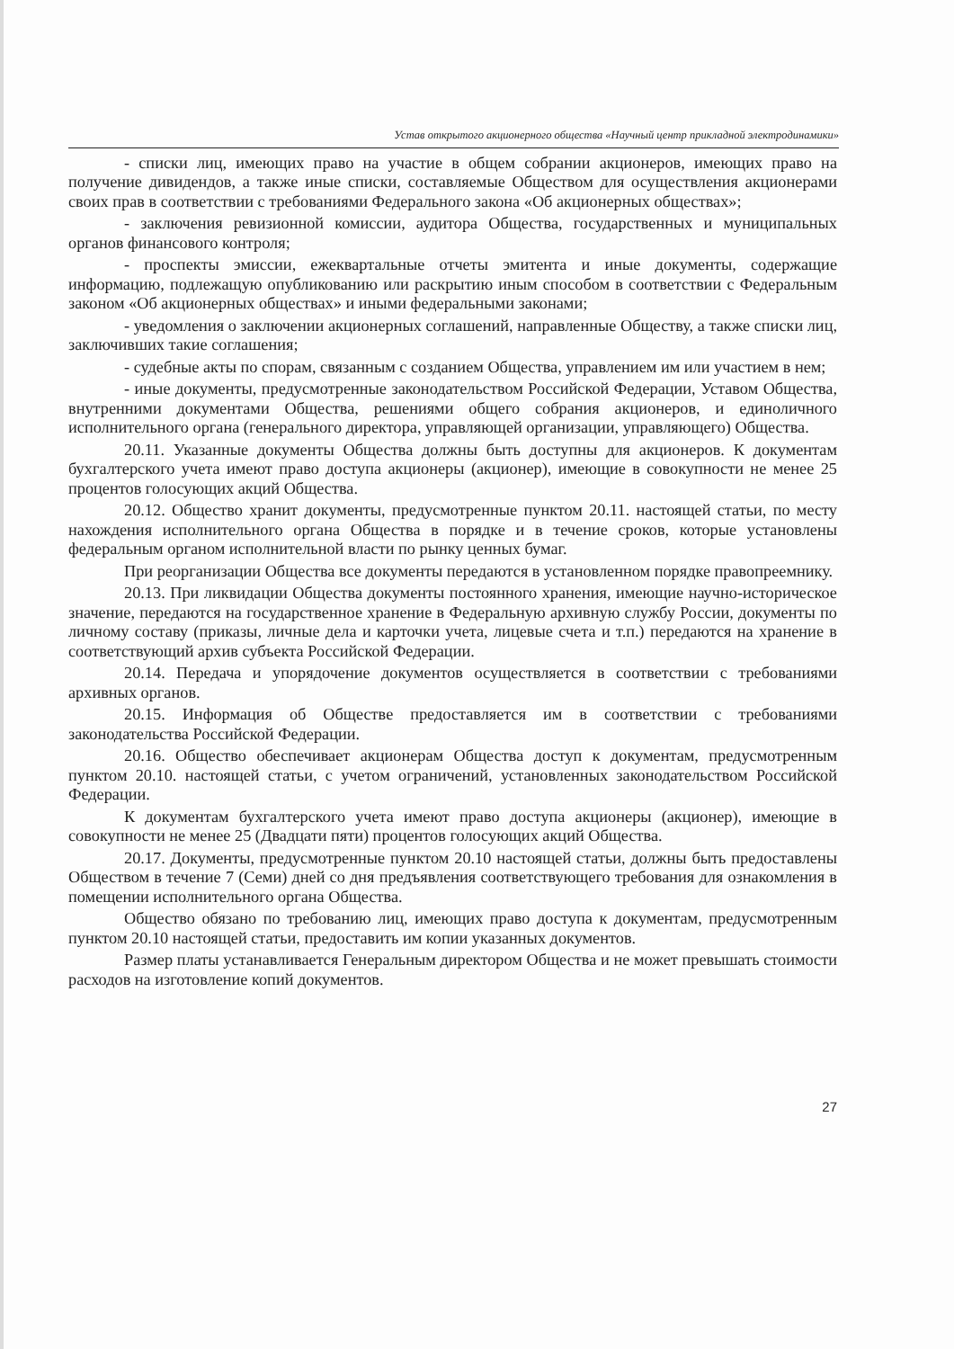Устав открытого акционерного общества «Научный центр прикладной электродинамики»
- списки лиц, имеющих право на участие в общем собрании акционеров, имеющих право на получение дивидендов, а также иные списки, составляемые Обществом для осуществления акционерами своих прав в соответствии с требованиями Федерального закона «Об акционерных обществах»;
- заключения ревизионной комиссии, аудитора Общества, государственных и муниципальных органов финансового контроля;
- проспекты эмиссии, ежеквартальные отчеты эмитента и иные документы, содержащие информацию, подлежащую опубликованию или раскрытию иным способом в соответствии с Федеральным законом «Об акционерных обществах» и иными федеральными законами;
- уведомления о заключении акционерных соглашений, направленные Обществу, а также списки лиц, заключивших такие соглашения;
- судебные акты по спорам, связанным с созданием Общества, управлением им или участием в нем;
- иные документы, предусмотренные законодательством Российской Федерации, Уставом Общества, внутренними документами Общества, решениями общего собрания акционеров, и единоличного исполнительного органа (генерального директора, управляющей организации, управляющего) Общества.
20.11. Указанные документы Общества должны быть доступны для акционеров. К документам бухгалтерского учета имеют право доступа акционеры (акционер), имеющие в совокупности не менее 25 процентов голосующих акций Общества.
20.12. Общество хранит документы, предусмотренные пунктом 20.11. настоящей статьи, по месту нахождения исполнительного органа Общества в порядке и в течение сроков, которые установлены федеральным органом исполнительной власти по рынку ценных бумаг.
При реорганизации Общества все документы передаются в установленном порядке правопреемнику.
20.13. При ликвидации Общества документы постоянного хранения, имеющие научно-историческое значение, передаются на государственное хранение в Федеральную архивную службу России, документы по личному составу (приказы, личные дела и карточки учета, лицевые счета и т.п.) передаются на хранение в соответствующий архив субъекта Российской Федерации.
20.14. Передача и упорядочение документов осуществляется в соответствии с требованиями архивных органов.
20.15. Информация об Обществе предоставляется им в соответствии с требованиями законодательства Российской Федерации.
20.16. Общество обеспечивает акционерам Общества доступ к документам, предусмотренным пунктом 20.10. настоящей статьи, с учетом ограничений, установленных законодательством Российской Федерации.
К документам бухгалтерского учета имеют право доступа акционеры (акционер), имеющие в совокупности не менее 25 (Двадцати пяти) процентов голосующих акций Общества.
20.17. Документы, предусмотренные пунктом 20.10 настоящей статьи, должны быть предоставлены Обществом в течение 7 (Семи) дней со дня предъявления соответствующего требования для ознакомления в помещении исполнительного органа Общества.
Общество обязано по требованию лиц, имеющих право доступа к документам, предусмотренным пунктом 20.10 настоящей статьи, предоставить им копии указанных документов.
Размер платы устанавливается Генеральным директором Общества и не может превышать стоимости расходов на изготовление копий документов.
27